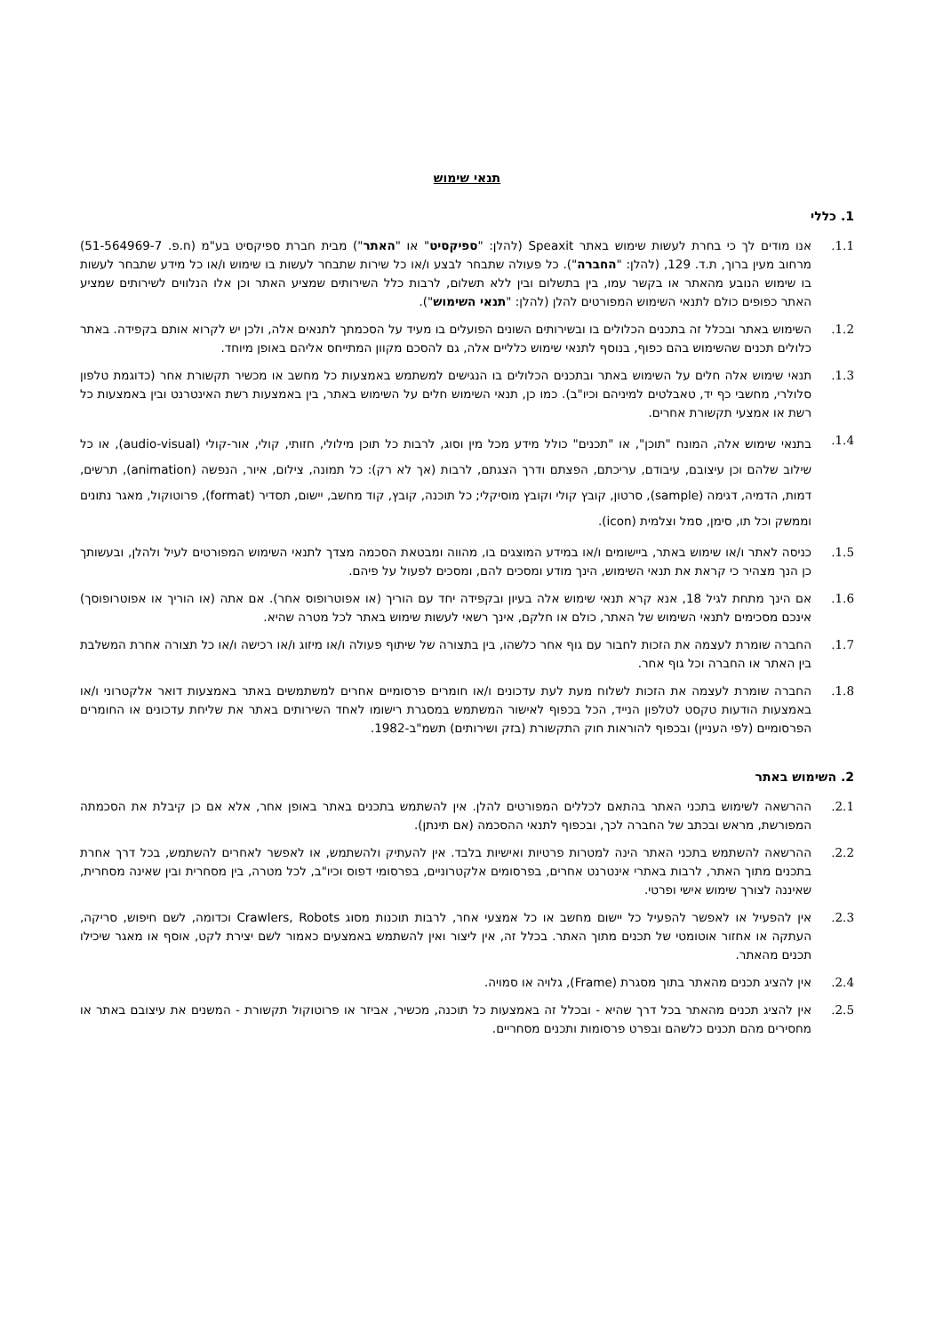תנאי שימוש
1. כללי
1.1. אנו מודים לך כי בחרת לעשות שימוש באתר Speaxit (להלן: "ספיקסיט" או "האתר") מבית חברת ספיקסיט בע"מ (ח.פ. 51-564969-7) מרחוב מעין ברוך, ת.ד. 129, (להלן: "החברה"). כל פעולה שתבחר לבצע ו/או כל שירות שתבחר לעשות בו שימוש ו/או כל מידע שתבחר לעשות בו שימוש הנובע מהאתר או בקשר עמו, בין בתשלום ובין ללא תשלום, לרבות כלל השירותים שמציע האתר וכן אלו הנלווים לשירותים שמציע האתר כפופים כולם לתנאי השימוש המפורטים להלן (להלן: "תנאי השימוש").
1.2. השימוש באתר ובכלל זה בתכנים הכלולים בו ובשירותים השונים הפועלים בו מעיד על הסכמתך לתנאים אלה, ולכן יש לקרוא אותם בקפידה. באתר כלולים תכנים שהשימוש בהם כפוף, בנוסף לתנאי שימוש כלליים אלה, גם להסכם מקוון המתייחס אליהם באופן מיוחד.
1.3. תנאי שימוש אלה חלים על השימוש באתר ובתכנים הכלולים בו הנגישים למשתמש באמצעות כל מחשב או מכשיר תקשורת אחר (כדוגמת טלפון סלולרי, מחשבי כף יד, טאבלטים למיניהם וכיו"ב). כמו כן, תנאי השימוש חלים על השימוש באתר, בין באמצעות רשת האינטרנט ובין באמצעות כל רשת או אמצעי תקשורת אחרים.
1.4. בתנאי שימוש אלה, המונח "תוכן", או "תכנים" כולל מידע מכל מין וסוג, לרבות כל תוכן מילולי, חזותי, קולי, אור-קולי (audio-visual), או כל שילוב שלהם וכן עיצובם, עיבודם, עריכתם, הפצתם ודרך הצגתם, לרבות (אך לא רק): כל תמונה, צילום, איור, הנפשה (animation), תרשים, דמות, הדמיה, דגימה (sample), סרטון, קובץ קולי וקובץ מוסיקלי; כל תוכנה, קובץ, קוד מחשב, יישום, תסדיר (format), פרוטוקול, מאגר נתונים וממשק וכל תו, סימן, סמל וצלמית (icon).
1.5. כניסה לאתר ו/או שימוש באתר, ביישומים ו/או במידע המוצגים בו, מהווה ומבטאת הסכמה מצדך לתנאי השימוש המפורטים לעיל ולהלן, ובעשותך כן הנך מצהיר כי קראת את תנאי השימוש, הינך מודע ומסכים להם, ומסכים לפעול על פיהם.
1.6. אם הינך מתחת לגיל 18, אנא קרא תנאי שימוש אלה בעיון ובקפידה יחד עם הוריך (או אפוטרופוס אחר). אם אתה (או הוריך או אפוטרופוסך) אינכם מסכימים לתנאי השימוש של האתר, כולם או חלקם, אינך רשאי לעשות שימוש באתר לכל מטרה שהיא.
1.7. החברה שומרת לעצמה את הזכות לחבור עם גוף אחר כלשהו, בין בתצורה של שיתוף פעולה ו/או מיזוג ו/או רכישה ו/או כל תצורה אחרת המשלבת בין האתר או החברה וכל גוף אחר.
1.8. החברה שומרת לעצמה את הזכות לשלוח מעת לעת עדכונים ו/או חומרים פרסומיים אחרים למשתמשים באתר באמצעות דואר אלקטרוני ו/או באמצעות הודעות טקסט לטלפון הנייד, הכל בכפוף לאישור המשתמש במסגרת רישומו לאחד השירותים באתר את שליחת עדכונים או החומרים הפרסומיים (לפי העניין) ובכפוף להוראות חוק התקשורת (בזק ושירותים) תשמ"ב-1982.
2. השימוש באתר
2.1. ההרשאה לשימוש בתכני האתר בהתאם לכללים המפורטים להלן. אין להשתמש בתכנים באתר באופן אחר, אלא אם כן קיבלת את הסכמתה המפורשת, מראש ובכתב של החברה לכך, ובכפוף לתנאי ההסכמה (אם תינתן).
2.2. ההרשאה להשתמש בתכני האתר הינה למטרות פרטיות ואישיות בלבד. אין להעתיק ולהשתמש, או לאפשר לאחרים להשתמש, בכל דרך אחרת בתכנים מתוך האתר, לרבות באתרי אינטרנט אחרים, בפרסומים אלקטרוניים, בפרסומי דפוס וכיו"ב, לכל מטרה, בין מסחרית ובין שאינה מסחרית, שאיננה לצורך שימוש אישי ופרטי.
2.3. אין להפעיל או לאפשר להפעיל כל יישום מחשב או כל אמצעי אחר, לרבות תוכנות מסוג Crawlers, Robots וכדומה, לשם חיפוש, סריקה, העתקה או אחזור אוטומטי של תכנים מתוך האתר. בכלל זה, אין ליצור ואין להשתמש באמצעים כאמור לשם יצירת לקט, אוסף או מאגר שיכילו תכנים מהאתר.
2.4. אין להציג תכנים מהאתר בתוך מסגרת (Frame), גלויה או סמויה.
2.5. אין להציג תכנים מהאתר בכל דרך שהיא - ובכלל זה באמצעות כל תוכנה, מכשיר, אביזר או פרוטוקול תקשורת - המשנים את עיצובם באתר או מחסירים מהם תכנים כלשהם ובפרט פרסומות ותכנים מסחריים.